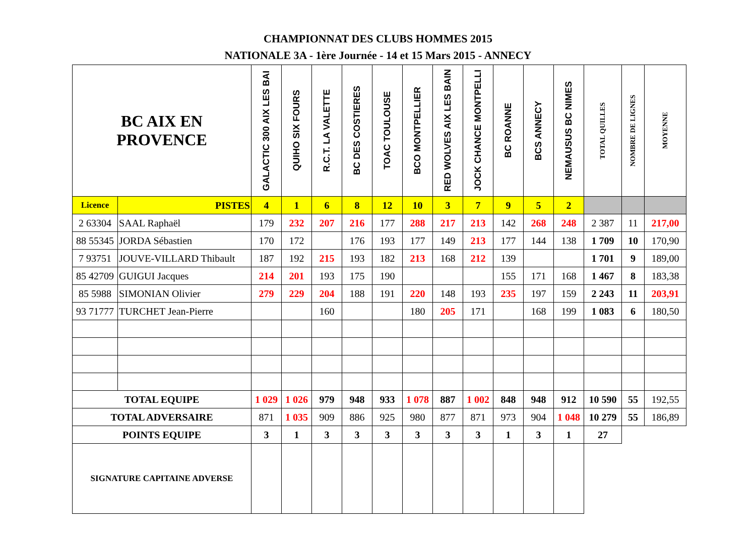CHAMPIONNAT DES CLUBS HOMMES 2015
NATIONALE 3A - 1ère Journée - 14 et 15 Mars 2015 - ANNECY
| BC AIX EN PROVENCE | | GALACTIC 300 AIX LES BAI | QUIHO SIX FOURS | R.C.T. LA VALETTE | BC DES COSTIERES | TOAC TOULOUSE | BCO MONTPELLIER | RED WOLVES AIX LES BAIN | JOCK CHANCE MONTPELLI | BC ROANNE | BCS ANNECY | NEMAUSUS BC NIMES | TOTAL QUILLES | NOMBRE DE LIGNES | MOYENNE |
| Licence | PISTES | 4 | 1 | 6 | 8 | 12 | 10 | 3 | 7 | 9 | 5 | 2 | | | |
| 2 63304 | SAAL Raphaël | 179 | 232 | 207 | 216 | 177 | 288 | 217 | 213 | 142 | 268 | 248 | 2 387 | 11 | 217,00 |
| 88 55345 | JORDA Sébastien | 170 | 172 | | 176 | 193 | 177 | 149 | 213 | 177 | 144 | 138 | 1 709 | 10 | 170,90 |
| 7 93751 | JOUVE-VILLARD Thibault | 187 | 192 | 215 | 193 | 182 | 213 | 168 | 212 | 139 | | | 1 701 | 9 | 189,00 |
| 85 42709 | GUIGUI Jacques | 214 | 201 | 193 | 175 | 190 | | | | 155 | 171 | 168 | 1 467 | 8 | 183,38 |
| 85 5988 | SIMONIAN Olivier | 279 | 229 | 204 | 188 | 191 | 220 | 148 | 193 | 235 | 197 | 159 | 2 243 | 11 | 203,91 |
| 93 71777 | TURCHET Jean-Pierre | | | 160 | | | 180 | 205 | 171 | | 168 | 199 | 1 083 | 6 | 180,50 |
| TOTAL EQUIPE | | 1 029 | 1 026 | 979 | 948 | 933 | 1 078 | 887 | 1 002 | 848 | 948 | 912 | 10 590 | 55 | 192,55 |
| TOTAL ADVERSAIRE | | 871 | 1 035 | 909 | 886 | 925 | 980 | 877 | 871 | 973 | 904 | 1 048 | 10 279 | 55 | 186,89 |
| POINTS EQUIPE | | 3 | 1 | 3 | 3 | 3 | 3 | 3 | 3 | 1 | 3 | 1 | 27 | | |
| SIGNATURE CAPITAINE ADVERSE | | | | | | | | | | | | | | | |